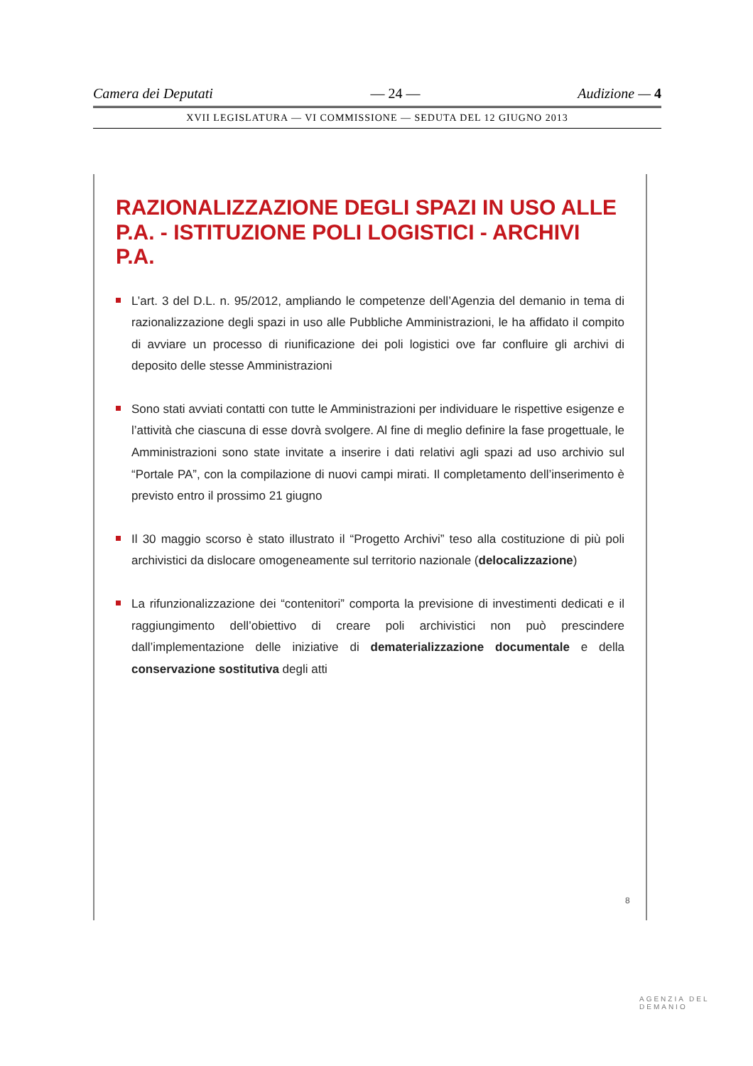Camera dei Deputati — 24 — Audizione — 4
XVII LEGISLATURA — VI COMMISSIONE — SEDUTA DEL 12 GIUGNO 2013
RAZIONALIZZAZIONE DEGLI SPAZI IN USO ALLE P.A. - ISTITUZIONE POLI LOGISTICI - ARCHIVI P.A.
L’art. 3 del D.L. n. 95/2012, ampliando le competenze dell’Agenzia del demanio in tema di razionalizzazione degli spazi in uso alle Pubbliche Amministrazioni, le ha affidato il compito di avviare un processo di riunificazione dei poli logistici ove far confluire gli archivi di deposito delle stesse Amministrazioni
Sono stati avviati contatti con tutte le Amministrazioni per individuare le rispettive esigenze e l’attività che ciascuna di esse dovrà svolgere. Al fine di meglio definire la fase progettuale, le Amministrazioni sono state invitate a inserire i dati relativi agli spazi ad uso archivio sul “Portale PA”, con la compilazione di nuovi campi mirati. Il completamento dell’inserimento è previsto entro il prossimo 21 giugno
Il 30 maggio scorso è stato illustrato il “Progetto Archivi” teso alla costituzione di più poli archivistici da dislocare omogeneamente sul territorio nazionale (delocalizzazione)
La rifunzionalizzazione dei “contenitori” comporta la previsione di investimenti dedicati e il raggiungimento dell’obiettivo di creare poli archivistici non può prescindere dall’implementazione delle iniziative di dematerializzazione documentale e della conservazione sostitutiva degli atti
8
AGENZIA DEL DEMANIO